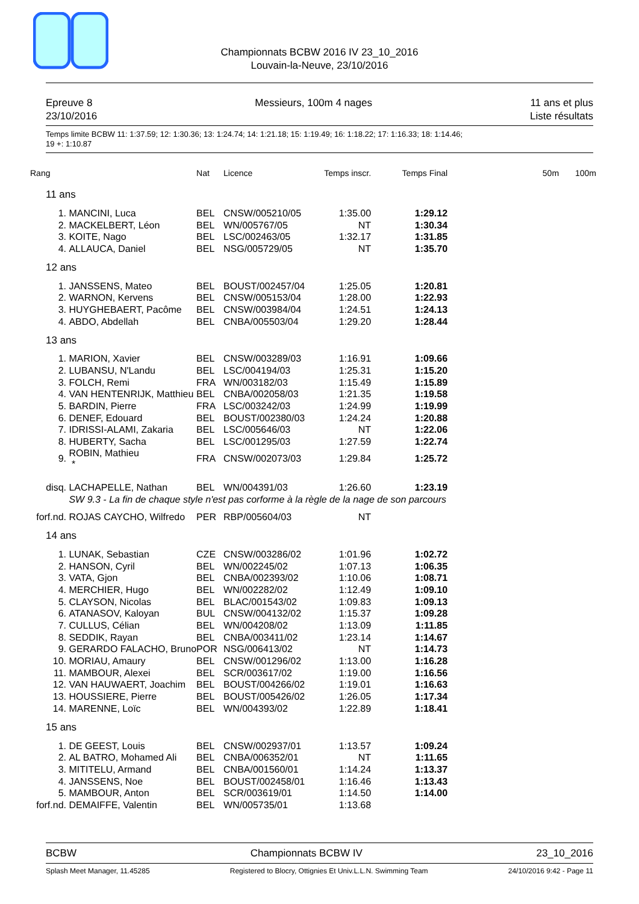Championnats BCBW 2016 IV 23_10_2016
Louvain-la-Neuve, 23/10/2016
Epreuve 8
23/10/2016 Messieurs, 100m 4 nages 11 ans et plus
Liste résultats
Temps limite BCBW 11: 1:37.59; 12: 1:30.36; 13: 1:24.74; 14: 1:21.18; 15: 1:19.49; 16: 1:18.22; 17: 1:16.33; 18: 1:14.46;
19 +: 1:10.87
| Rang | | Nat | Licence | Temps inscr. | Temps Final | 50m | 100m |
| --- | --- | --- | --- | --- | --- | --- | --- |
| 11 ans | | | | | | | |
| 1. | MANCINI, Luca | BEL | CNSW/005210/05 | 1:35.00 | 1:29.12 | | |
| 2. | MACKELBERT, Léon | BEL | WN/005767/05 | NT | 1:30.34 | | |
| 3. | KOITE, Nago | BEL | LSC/002463/05 | 1:32.17 | 1:31.85 | | |
| 4. | ALLAUCA, Daniel | BEL | NSG/005729/05 | NT | 1:35.70 | | |
| 12 ans | | | | | | | |
| 1. | JANSSENS, Mateo | BEL | BOUST/002457/04 | 1:25.05 | 1:20.81 | | |
| 2. | WARNON, Kervens | BEL | CNSW/005153/04 | 1:28.00 | 1:22.93 | | |
| 3. | HUYGHEBAERT, Pacôme | BEL | CNSW/003984/04 | 1:24.51 | 1:24.13 | | |
| 4. | ABDO, Abdellah | BEL | CNBA/005503/04 | 1:29.20 | 1:28.44 | | |
| 13 ans | | | | | | | |
| 1. | MARION, Xavier | BEL | CNSW/003289/03 | 1:16.91 | 1:09.66 | | |
| 2. | LUBANSU, N'Landu | BEL | LSC/004194/03 | 1:25.31 | 1:15.20 | | |
| 3. | FOLCH, Remi | FRA | WN/003182/03 | 1:15.49 | 1:15.89 | | |
| 4. | VAN HENTENRIJK, Matthieu | BEL | CNBA/002058/03 | 1:21.35 | 1:19.58 | | |
| 5. | BARDIN, Pierre | FRA | LSC/003242/03 | 1:24.99 | 1:19.99 | | |
| 6. | DENEF, Edouard | BEL | BOUST/002380/03 | 1:24.24 | 1:20.88 | | |
| 7. | IDRISSI-ALAMI, Zakaria | BEL | LSC/005646/03 | NT | 1:22.06 | | |
| 8. | HUBERTY, Sacha | BEL | LSC/001295/03 | 1:27.59 | 1:22.74 | | |
| 9. | ROBIN, Mathieu * | FRA | CNSW/002073/03 | 1:29.84 | 1:25.72 | | |
| disq. | LACHAPELLE, Nathan | BEL | WN/004391/03 | 1:26.60 | 1:23.19 | | |
| | SW 9.3 - La fin de chaque style n'est pas corforme à la règle de la nage de son parcours | | | | | | |
| forf.nd. | ROJAS CAYCHO, Wilfredo | PER | RBP/005604/03 | NT | | | |
| 14 ans | | | | | | | |
| 1. | LUNAK, Sebastian | CZE | CNSW/003286/02 | 1:01.96 | 1:02.72 | | |
| 2. | HANSON, Cyril | BEL | WN/002245/02 | 1:07.13 | 1:06.35 | | |
| 3. | VATA, Gjon | BEL | CNBA/002393/02 | 1:10.06 | 1:08.71 | | |
| 4. | MERCHIER, Hugo | BEL | WN/002282/02 | 1:12.49 | 1:09.10 | | |
| 5. | CLAYSON, Nicolas | BEL | BLAC/001543/02 | 1:09.83 | 1:09.13 | | |
| 6. | ATANASOV, Kaloyan | BUL | CNSW/004132/02 | 1:15.37 | 1:09.28 | | |
| 7. | CULLUS, Célian | BEL | WN/004208/02 | 1:13.09 | 1:11.85 | | |
| 8. | SEDDIK, Rayan | BEL | CNBA/003411/02 | 1:23.14 | 1:14.67 | | |
| 9. | GERARDO FALACHO, Bruno | POR | NSG/006413/02 | NT | 1:14.73 | | |
| 10. | MORIAU, Amaury | BEL | CNSW/001296/02 | 1:13.00 | 1:16.28 | | |
| 11. | MAMBOUR, Alexei | BEL | SCR/003617/02 | 1:19.00 | 1:16.56 | | |
| 12. | VAN HAUWAERT, Joachim | BEL | BOUST/004266/02 | 1:19.01 | 1:16.63 | | |
| 13. | HOUSSIERE, Pierre | BEL | BOUST/005426/02 | 1:26.05 | 1:17.34 | | |
| 14. | MARENNE, Loïc | BEL | WN/004393/02 | 1:22.89 | 1:18.41 | | |
| 15 ans | | | | | | | |
| 1. | DE GEEST, Louis | BEL | CNSW/002937/01 | 1:13.57 | 1:09.24 | | |
| 2. | AL BATRO, Mohamed Ali | BEL | CNBA/006352/01 | NT | 1:11.65 | | |
| 3. | MITITELU, Armand | BEL | CNBA/001560/01 | 1:14.24 | 1:13.37 | | |
| 4. | JANSSENS, Noe | BEL | BOUST/002458/01 | 1:16.46 | 1:13.43 | | |
| 5. | MAMBOUR, Anton | BEL | SCR/003619/01 | 1:14.50 | 1:14.00 | | |
| forf.nd. | DEMAIFFE, Valentin | BEL | WN/005735/01 | 1:13.68 | | | |
BCBW Championnats BCBW IV 23_10_2016
Splash Meet Manager, 11.45285 Registered to Blocry, Ottignies Et Univ.L.L.N. Swimming Team 24/10/2016 9:42 - Page 11